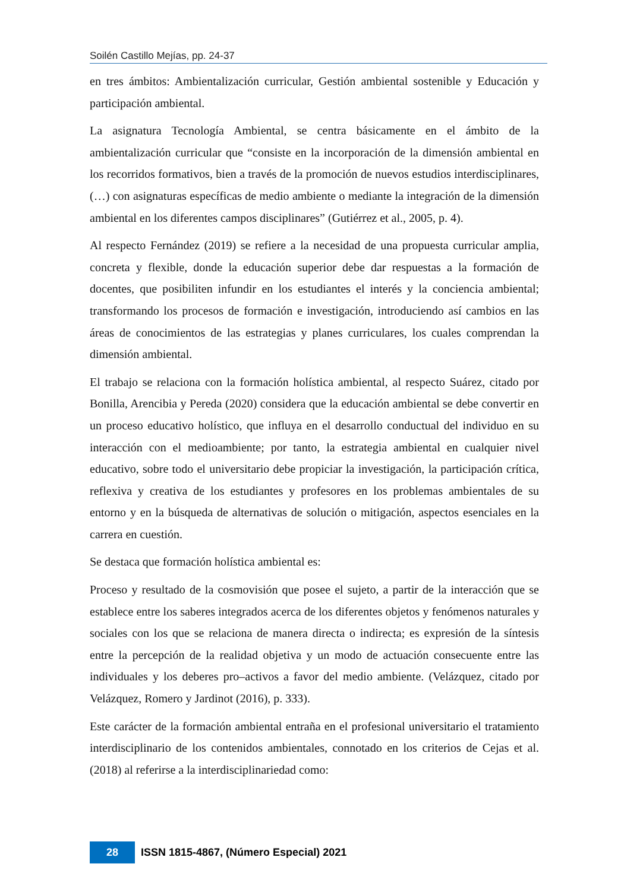Soilén Castillo Mejías, pp. 24-37
en tres ámbitos: Ambientalización curricular, Gestión ambiental sostenible y Educación y participación ambiental.
La asignatura Tecnología Ambiental, se centra básicamente en el ámbito de la ambientalización curricular que “consiste en la incorporación de la dimensión ambiental en los recorridos formativos, bien a través de la promoción de nuevos estudios interdisciplinares, (…) con asignaturas específicas de medio ambiente o mediante la integración de la dimensión ambiental en los diferentes campos disciplinares” (Gutiérrez et al., 2005, p. 4).
Al respecto Fernández (2019) se refiere a la necesidad de una propuesta curricular amplia, concreta y flexible, donde la educación superior debe dar respuestas a la formación de docentes, que posibiliten infundir en los estudiantes el interés y la conciencia ambiental; transformando los procesos de formación e investigación, introduciendo así cambios en las áreas de conocimientos de las estrategias y planes curriculares, los cuales comprendan la dimensión ambiental.
El trabajo se relaciona con la formación holística ambiental, al respecto Suárez, citado por Bonilla, Arencibia y Pereda (2020) considera que la educación ambiental se debe convertir en un proceso educativo holístico, que influya en el desarrollo conductual del individuo en su interacción con el medioambiente; por tanto, la estrategia ambiental en cualquier nivel educativo, sobre todo el universitario debe propiciar la investigación, la participación crítica, reflexiva y creativa de los estudiantes y profesores en los problemas ambientales de su entorno y en la búsqueda de alternativas de solución o mitigación, aspectos esenciales en la carrera en cuestión.
Se destaca que formación holística ambiental es:
Proceso y resultado de la cosmovisión que posee el sujeto, a partir de la interacción que se establece entre los saberes integrados acerca de los diferentes objetos y fenómenos naturales y sociales con los que se relaciona de manera directa o indirecta; es expresión de la síntesis entre la percepción de la realidad objetiva y un modo de actuación consecuente entre las individuales y los deberes pro–activos a favor del medio ambiente. (Velázquez, citado por Velázquez, Romero y Jardinot (2016), p. 333).
Este carácter de la formación ambiental entraña en el profesional universitario el tratamiento interdisciplinario de los contenidos ambientales, connotado en los criterios de Cejas et al. (2018) al referirse a la interdisciplinariedad como:
28
ISSN 1815-4867, (Número Especial) 2021